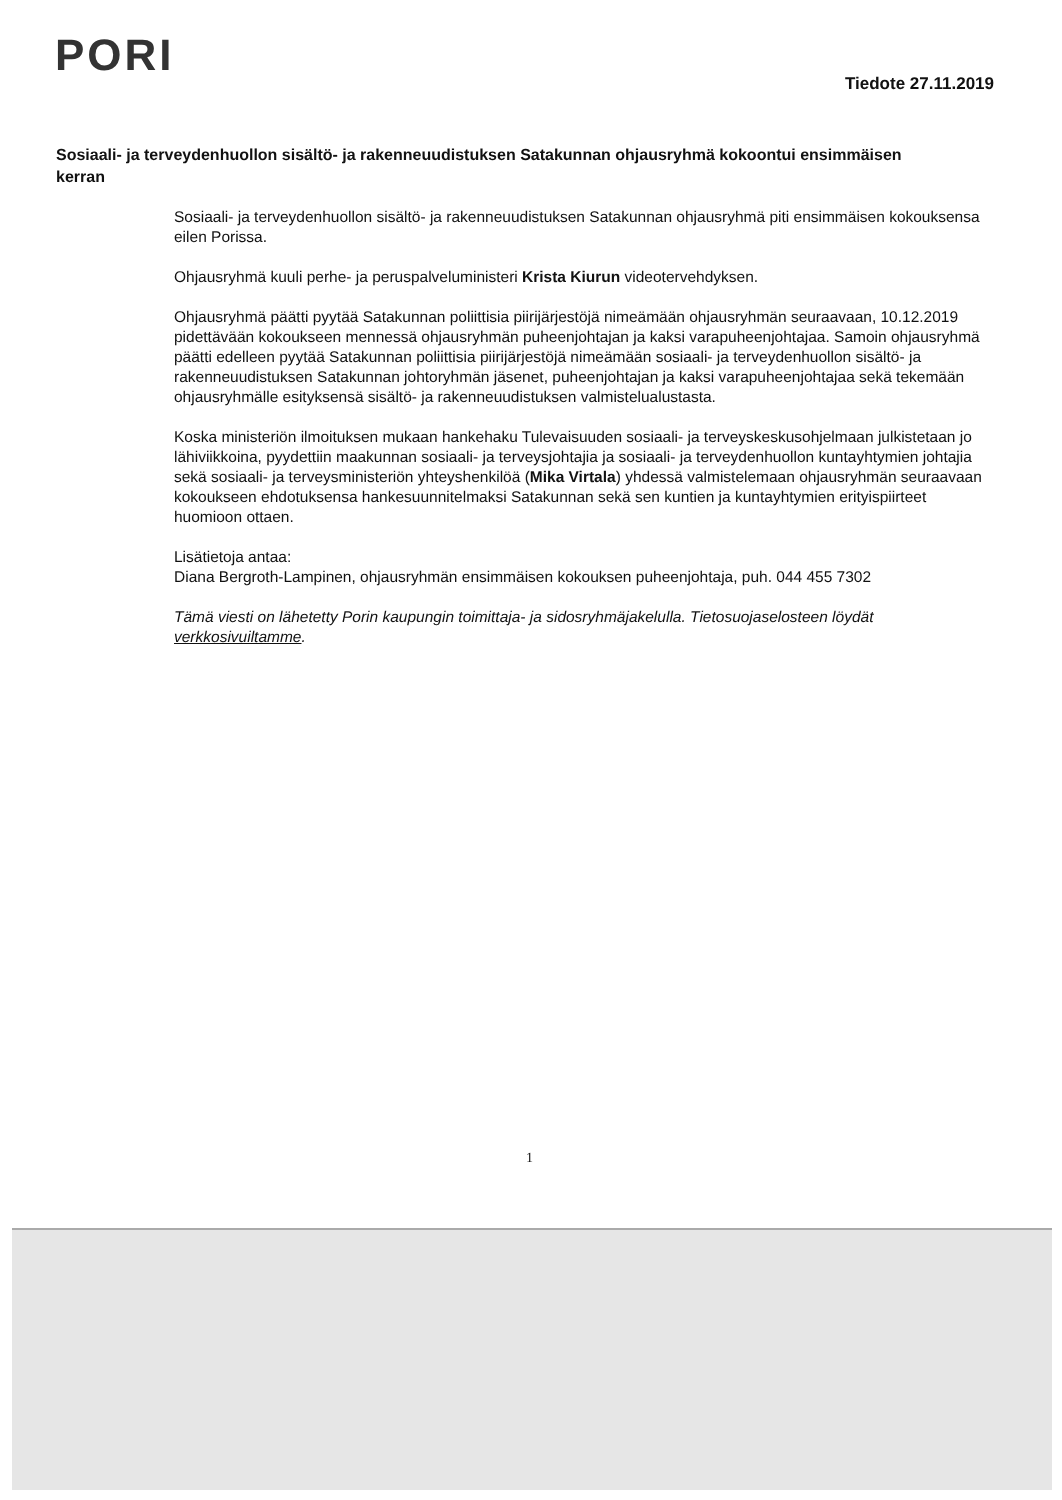PORI
Tiedote 27.11.2019
Sosiaali- ja terveydenhuollon sisältö- ja rakenneuudistuksen Satakunnan ohjausryhmä kokoontui ensimmäisen kerran
Sosiaali- ja terveydenhuollon sisältö- ja rakenneuudistuksen Satakunnan ohjausryhmä piti ensimmäisen kokouksensa eilen Porissa.
Ohjausryhmä kuuli perhe- ja peruspalveluministeri Krista Kiurun videotervehdyksen.
Ohjausryhmä päätti pyytää Satakunnan poliittisia piirijärjestöjä nimeämään ohjausryhmän seuraavaan, 10.12.2019 pidettävään kokoukseen mennessä ohjausryhmän puheenjohtajan ja kaksi varapuheenjohtajaa. Samoin ohjausryhmä päätti edelleen pyytää Satakunnan poliittisia piirijärjestöjä nimeämään sosiaali- ja terveydenhuollon sisältö- ja rakenneuudistuksen Satakunnan johtoryhmän jäsenet, puheenjohtajan ja kaksi varapuheenjohtajaa sekä tekemään ohjausryhmälle esityksensä sisältö- ja rakenneuudistuksen valmistelualustasta.
Koska ministeriön ilmoituksen mukaan hankehaku Tulevaisuuden sosiaali- ja terveyskeskusohjelmaan julkistetaan jo lähiviikkoina, pyydettiin maakunnan sosiaali- ja terveysjohtajia ja sosiaali- ja terveydenhuollon kuntayhtymien johtajia sekä sosiaali- ja terveysministeriön yhteyshenkilöä (Mika Virtala) yhdessä valmistelemaan ohjausryhmän seuraavaan kokoukseen ehdotuksensa hankesuunnitelmaksi Satakunnan sekä sen kuntien ja kuntayhtymien erityispiirteet huomioon ottaen.
Lisätietoja antaa:
Diana Bergroth-Lampinen, ohjausryhmän ensimmäisen kokouksen puheenjohtaja, puh. 044 455 7302
Tämä viesti on lähetetty Porin kaupungin toimittaja- ja sidosryhmäjakelulla. Tietosuojaselosteen löydät verkkosivuiltamme.
1